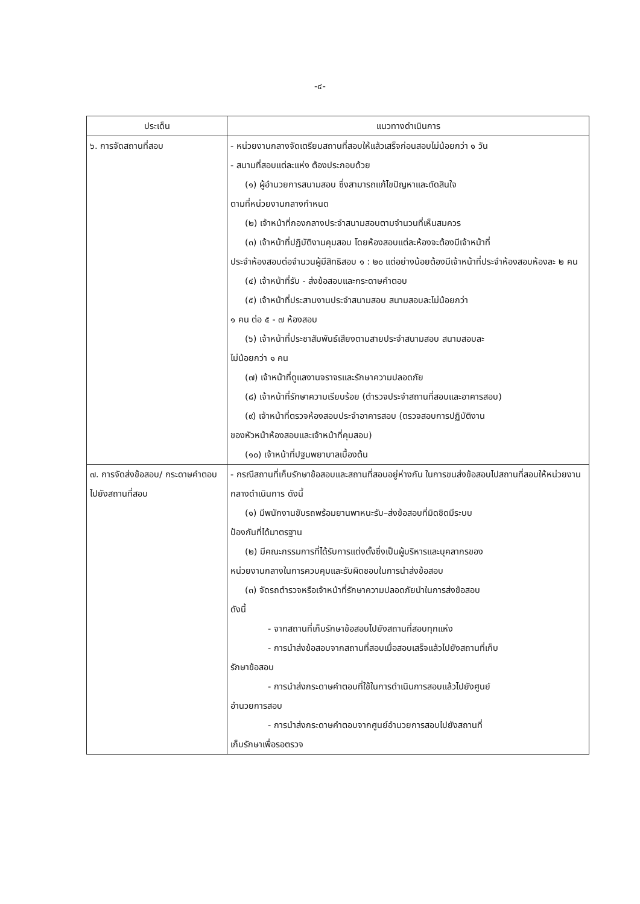-๔-
| ประเด็น | แนวทางดำเนินการ |
| --- | --- |
| ๖. การจัดสถานที่สอบ | - หน่วยงานกลางจัดเตรียมสถานที่สอบให้แล้วเสร็จก่อนสอบไม่น้อยกว่า ๑ วัน - สนามที่สอบแต่ละแห่ง ต้องประกอบด้วย (๑) ผู้อำนวยการสนามสอบ ซึ่งสามารถแก้ไขปัญหาและตัดสินใจ ตามที่หน่วยงานกลางกำหนด (๒) เจ้าหน้าที่กองกลางประจำสนามสอบตามจำนวนที่เห็นสมควร (๓) เจ้าหน้าที่ปฏิบัติงานคุมสอบ โดยห้องสอบแต่ละห้องจะต้องมีเจ้าหน้าที่ ประจำห้องสอบต่อจำนวนผู้มีสิทธิสอบ ๑ : ๒๐ แต่อย่างน้อยต้องมีเจ้าหน้าที่ประจำห้องสอบห้องละ ๒ คน (๔) เจ้าหน้าที่รับ - ส่งข้อสอบและกระดาษคำตอบ (๕) เจ้าหน้าที่ประสานงานประจำสนามสอบ สนามสอบละไม่น้อยกว่า ๑ คน ต่อ ๕ - ๗ ห้องสอบ (๖) เจ้าหน้าที่ประชาสัมพันธ์เสียงตามสายประจำสนามสอบ สนามสอบละ ไม่น้อยกว่า ๑ คน (๗) เจ้าหน้าที่ดูแลงานจราจรและรักษาความปลอดภัย (๘) เจ้าหน้าที่รักษาความเรียบร้อย (ตำรวจประจำสถานที่สอบและอาคารสอบ) (๙) เจ้าหน้าที่ตรวจห้องสอบประจำอาคารสอบ (ตรวจสอบการปฏิบัติงาน ของหัวหน้าห้องสอบและเจ้าหน้าที่คุมสอบ) (๑๐) เจ้าหน้าที่ปฐมพยาบาลเบื้องต้น |
| ๗. การจัดส่งข้อสอบ/ กระดาษคำตอบไปยังสถานที่สอบ | - กรณีสถานที่เก็บรักษาข้อสอบและสถานที่สอบอยู่ห่างกัน ในการขนส่งข้อสอบไปสถานที่สอบให้หน่วยงานกลางดำเนินการ ดังนี้ (๑) มีพนักงานขับรถพร้อมยานพาหนะรับ–ส่งข้อสอบที่มิดชิดมีระบบ ป้องกันที่ได้มาตรฐาน (๒) มีคณะกรรมการที่ได้รับการแต่งตั้งซึ่งเป็นผู้บริหารและบุคลากรของ หน่วยงานกลางในการควบคุมและรับผิดชอบในการนำส่งข้อสอบ (๓) จัดรถตำรวจหรือเจ้าหน้าที่รักษาความปลอดภัยนำในการส่งข้อสอบ ดังนี้ - จากสถานที่เก็บรักษาข้อสอบไปยังสถานที่สอบทุกแห่ง - การนำส่งข้อสอบจากสถานที่สอบเมื่อสอบเสร็จแล้วไปยังสถานที่เก็บ รักษาข้อสอบ - การนำส่งกระดาษคำตอบที่ใช้ในการดำเนินการสอบแล้วไปยังศูนย์ อำนวยการสอบ - การนำส่งกระดาษคำตอบจากศูนย์อำนวยการสอบไปยังสถานที่ เก็บรักษาเพื่อรอตรวจ |